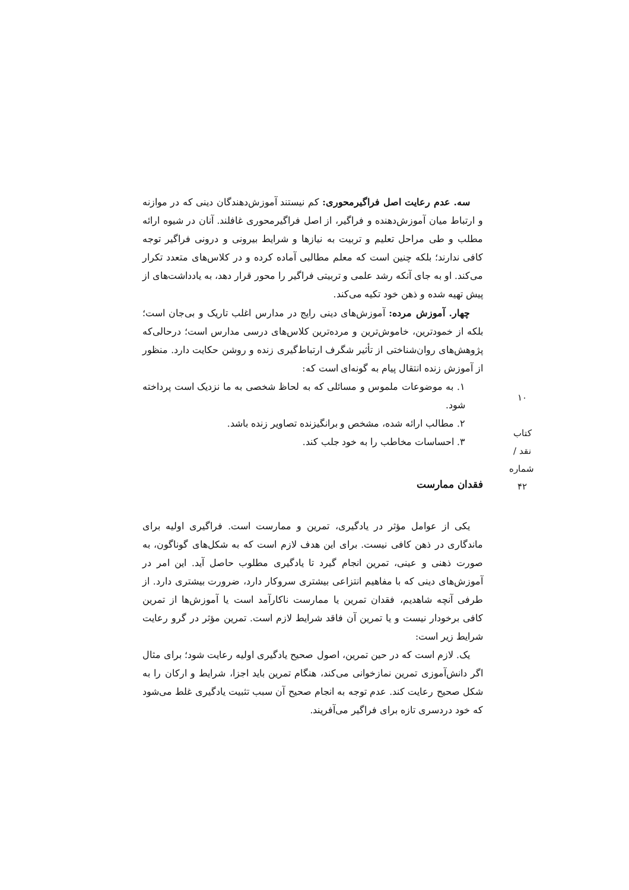سه. عدم رعایت اصل فراگیرمحوری: کم نیستند آموزش‌دهندگان دینی که در موازنه و ارتباط میان آموزش‌دهنده و فراگیر، از اصل فراگیرمحوری غافلند. آنان در شیوه ارائه مطلب و طی مراحل تعلیم و تربیت به نیازها و شرایط بیرونی و درونی فراگیر توجه کافی ندارند؛ بلکه چنین است که معلم مطالبی آماده کرده و در کلاس‌های متعدد تکرار می‌کند. او به جای آنکه رشد علمی و تربیتی فراگیر را محور قرار دهد، به یادداشت‌های از پیش تهیه شده و ذهن خود تکیه می‌کند.
چهار. آموزش مرده: آموزش‌های دینی رایج در مدارس اغلب تاریک و بی‌جان است؛ بلکه از خمودترین، خاموش‌ترین و مرده‌ترین کلاس‌های درسی مدارس است؛ درحالی‌که پژوهش‌های روان‌شناختی از تأثیر شگرف ارتباط‌گیری زنده و روشن حکایت دارد. منظور از آموزش زنده انتقال پیام به گونه‌ای است که:
۱. به موضوعات ملموس و مسائلی که به لحاظ شخصی به ما نزدیک است پرداخته شود.
۲. مطالب ارائه شده، مشخص و برانگیزنده تصاویر زنده باشد.
۳. احساسات مخاطب را به خود جلب کند.
فقدان ممارست
یکی از عوامل مؤثر در یادگیری، تمرین و ممارست است. فراگیری اولیه برای ماندگاری در ذهن کافی نیست. برای این هدف لازم است که به شکل‌های گوناگون، به صورت ذهنی و عینی، تمرین انجام گیرد تا یادگیری مطلوب حاصل آید. این امر در آموزش‌های دینی که با مفاهیم انتزاعی بیشتری سروکار دارد، ضرورت بیشتری دارد. از طرفی آنچه شاهدیم، فقدان تمرین یا ممارست ناکارآمد است یا آموزش‌ها از تمرین کافی برخودار نیست و یا تمرین آن فاقد شرایط لازم است. تمرین مؤثر در گرو رعایت شرایط زیر است:
یک. لازم است که در حین تمرین، اصول صحیح یادگیری اولیه رعایت شود؛ برای مثال اگر دانش‌آموزی تمرین نمازخوانی می‌کند، هنگام تمرین باید اجزا، شرایط و ارکان را به شکل صحیح رعایت کند. عدم توجه به انجام صحیح آن سبب تثبیت یادگیری غلط می‌شود که خود دردسری تازه برای فراگیر می‌آفریند.
۱۰
کتاب نقد / شماره ۴۲